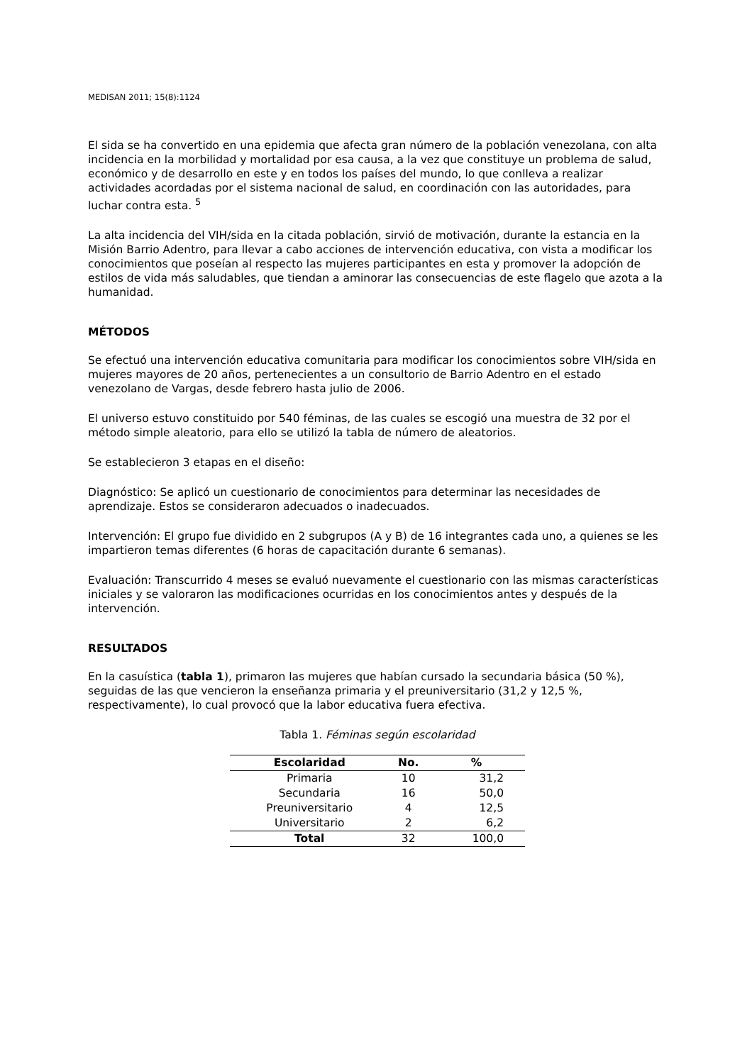MEDISAN 2011; 15(8):1124
El sida se ha convertido en una epidemia que afecta gran número de la población venezolana, con alta incidencia en la morbilidad y mortalidad por esa causa, a la vez que constituye un problema de salud, económico y de desarrollo en este y en todos los países del mundo, lo que conlleva a realizar actividades acordadas por el sistema nacional de salud, en coordinación con las autoridades, para luchar contra esta. <sup>5</sup>
La alta incidencia del VIH/sida en la citada población, sirvió de motivación, durante la estancia en la Misión Barrio Adentro, para llevar a cabo acciones de intervención educativa, con vista a modificar los conocimientos que poseían al respecto las mujeres participantes en esta y promover la adopción de estilos de vida más saludables, que tiendan a aminorar las consecuencias de este flagelo que azota a la humanidad.
MÉTODOS
Se efectuó una intervención educativa comunitaria para modificar los conocimientos sobre VIH/sida en mujeres mayores de 20 años, pertenecientes a un consultorio de Barrio Adentro en el estado venezolano de Vargas, desde febrero hasta julio de 2006.
El universo estuvo constituido por 540 féminas, de las cuales se escogió una muestra de 32 por el método simple aleatorio, para ello se utilizó la tabla de número de aleatorios.
Se establecieron 3 etapas en el diseño:
Diagnóstico: Se aplicó un cuestionario de conocimientos para determinar las necesidades de aprendizaje. Estos se consideraron adecuados o inadecuados.
Intervención: El grupo fue dividido en 2 subgrupos (A y B) de 16 integrantes cada uno, a quienes se les impartieron temas diferentes (6 horas de capacitación durante 6 semanas).
Evaluación: Transcurrido 4 meses se evaluó nuevamente el cuestionario con las mismas características iniciales y se valoraron las modificaciones ocurridas en los conocimientos antes y después de la intervención.
RESULTADOS
En la casuística (tabla 1), primaron las mujeres que habían cursado la secundaria básica (50 %), seguidas de las que vencieron la enseñanza primaria y el preuniversitario (31,2 y 12,5 %, respectivamente), lo cual provocó que la labor educativa fuera efectiva.
Tabla 1. Féminas según escolaridad
| Escolaridad | No. | % |
| --- | --- | --- |
| Primaria | 10 | 31,2 |
| Secundaria | 16 | 50,0 |
| Preuniversitario | 4 | 12,5 |
| Universitario | 2 | 6,2 |
| Total | 32 | 100,0 |